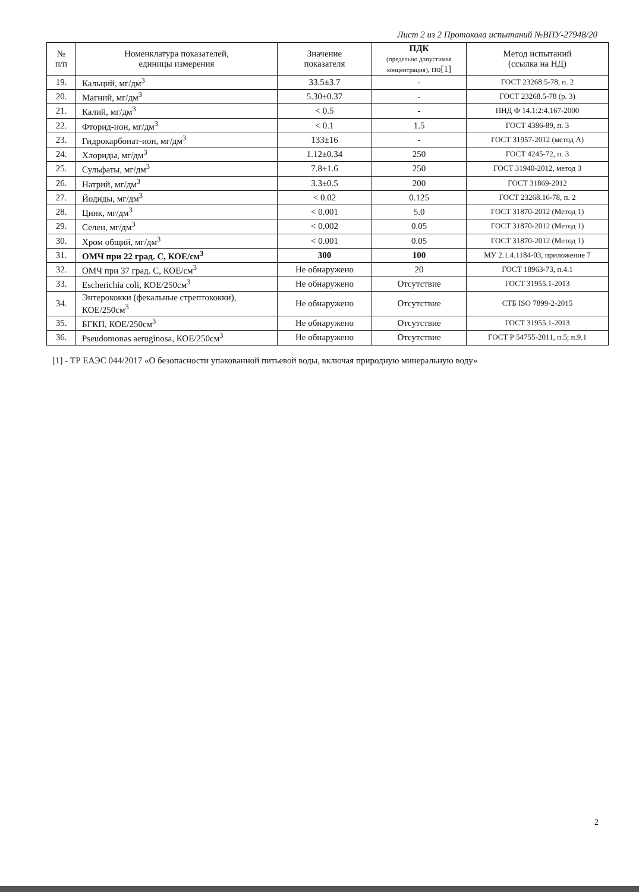Лист 2 из 2 Протокола испытаний №ВПУ-27948/20
| № п/п | Номенклатура показателей, единицы измерения | Значение показателя | ПДК (предельно допустимая концентрация), по[1] | Метод испытаний (ссылка на НД) |
| --- | --- | --- | --- | --- |
| 19. | Кальций, мг/дм<sup>3</sup> | 33.5±3.7 | - | ГОСТ 23268.5-78, п. 2 |
| 20. | Магний, мг/дм<sup>3</sup> | 5.30±0.37 | - | ГОСТ 23268.5-78 (р. 3) |
| 21. | Калий, мг/дм<sup>3</sup> | < 0.5 | - | ПНД Ф 14.1:2:4.167-2000 |
| 22. | Фторид-ион, мг/дм<sup>3</sup> | < 0.1 | 1.5 | ГОСТ 4386-89, п. 3 |
| 23. | Гидрокарбонат-ион, мг/дм<sup>3</sup> | 133±16 | - | ГОСТ 31957-2012 (метод А) |
| 24. | Хлориды, мг/дм<sup>3</sup> | 1.12±0.34 | 250 | ГОСТ 4245-72, п. 3 |
| 25. | Сульфаты, мг/дм<sup>3</sup> | 7.8±1.6 | 250 | ГОСТ 31940-2012, метод 3 |
| 26. | Натрий, мг/дм<sup>3</sup> | 3.3±0.5 | 200 | ГОСТ 31869-2012 |
| 27. | Йодиды, мг/дм<sup>3</sup> | < 0.02 | 0.125 | ГОСТ 23268.16-78, п. 2 |
| 28. | Цинк, мг/дм<sup>3</sup> | < 0.001 | 5.0 | ГОСТ 31870-2012 (Метод 1) |
| 29. | Селен, мг/дм<sup>3</sup> | < 0.002 | 0.05 | ГОСТ 31870-2012 (Метод 1) |
| 30. | Хром общий, мг/дм<sup>3</sup> | < 0.001 | 0.05 | ГОСТ 31870-2012 (Метод 1) |
| 31. | ОМЧ при 22 град. С, КОЕ/см<sup>3</sup> | 300 | 100 | МУ 2.1.4.1184-03, приложение 7 |
| 32. | ОМЧ при 37 град. С, КОЕ/см<sup>3</sup> | Не обнаружено | 20 | ГОСТ 18963-73, п.4.1 |
| 33. | Escherichia coli, КОЕ/250см<sup>3</sup> | Не обнаружено | Отсутствие | ГОСТ 31955.1-2013 |
| 34. | Энтерококки (фекальные стрептококки), КОЕ/250см<sup>3</sup> | Не обнаружено | Отсутствие | СТБ ISO 7899-2-2015 |
| 35. | БГКП, КОЕ/250см<sup>3</sup> | Не обнаружено | Отсутствие | ГОСТ 31955.1-2013 |
| 36. | Pseudomonas aeruginosa, КОЕ/250см<sup>3</sup> | Не обнаружено | Отсутствие | ГОСТ Р 54755-2011, п.5; п.9.1 |
[1] - ТР ЕАЭС 044/2017 «О безопасности упакованной питьевой воды, включая природную минеральную воду»
2